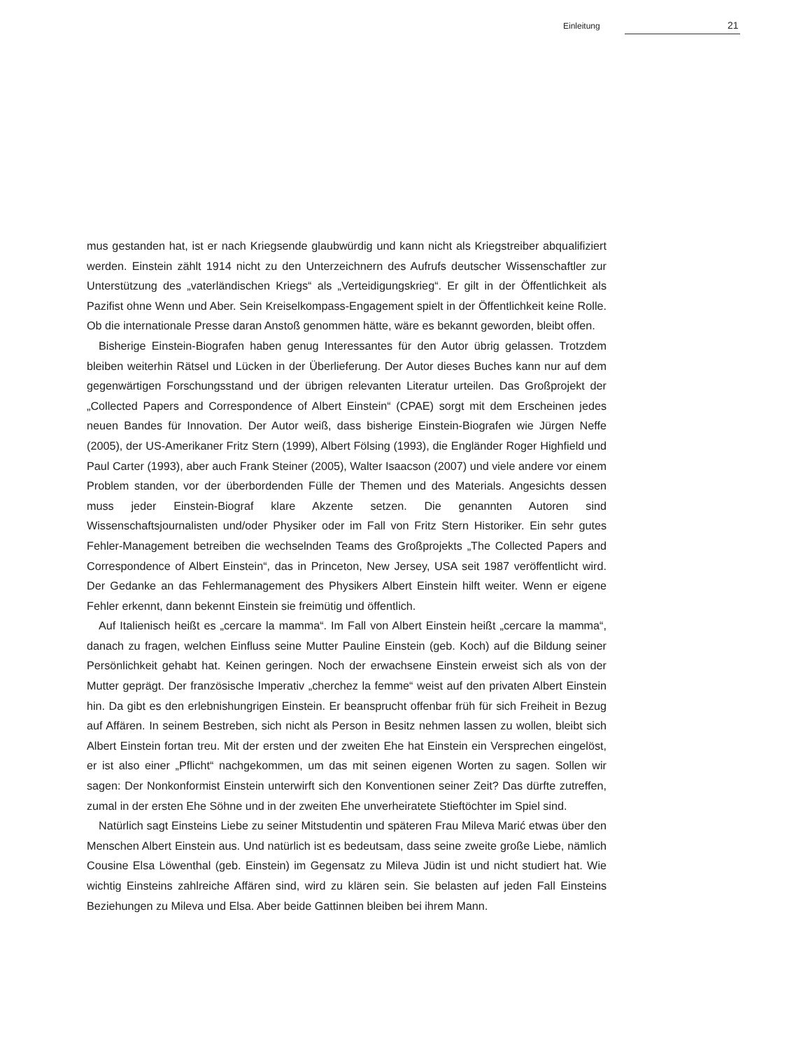Einleitung 21
mus gestanden hat, ist er nach Kriegsende glaubwürdig und kann nicht als Kriegstreiber abqualifiziert werden. Einstein zählt 1914 nicht zu den Unterzeichnern des Aufrufs deutscher Wissenschaftler zur Unterstützung des „vaterländischen Kriegs“ als „Verteidigungskrieg“. Er gilt in der Öffentlichkeit als Pazifist ohne Wenn und Aber. Sein Kreiselkompass-Engagement spielt in der Öffentlichkeit keine Rolle. Ob die internationale Presse daran Anstoß genommen hätte, wäre es bekannt geworden, bleibt offen.
Bisherige Einstein-Biografen haben genug Interessantes für den Autor übrig gelassen. Trotzdem bleiben weiterhin Rätsel und Lücken in der Überlieferung. Der Autor dieses Buches kann nur auf dem gegenwärtigen Forschungsstand und der übrigen relevanten Literatur urteilen. Das Großprojekt der „Collected Papers and Correspondence of Albert Einstein“ (CPAE) sorgt mit dem Erscheinen jedes neuen Bandes für Innovation. Der Autor weiß, dass bisherige Einstein-Biografen wie Jürgen Neffe (2005), der US-Amerikaner Fritz Stern (1999), Albert Fölsing (1993), die Engländer Roger Highfield und Paul Carter (1993), aber auch Frank Steiner (2005), Walter Isaacson (2007) und viele andere vor einem Problem standen, vor der überbordenden Fülle der Themen und des Materials. Angesichts dessen muss jeder Einstein-Biograf klare Akzente setzen. Die genannten Autoren sind Wissenschaftsjournalisten und/oder Physiker oder im Fall von Fritz Stern Historiker. Ein sehr gutes Fehler-Management betreiben die wechselnden Teams des Großprojekts „The Collected Papers and Correspondence of Albert Einstein“, das in Princeton, New Jersey, USA seit 1987 veröffentlicht wird. Der Gedanke an das Fehlermanagement des Physikers Albert Einstein hilft weiter. Wenn er eigene Fehler erkennt, dann bekennt Einstein sie freimütig und öffentlich.
Auf Italienisch heißt es „cercare la mamma“. Im Fall von Albert Einstein heißt „cercare la mamma“, danach zu fragen, welchen Einfluss seine Mutter Pauline Einstein (geb. Koch) auf die Bildung seiner Persönlichkeit gehabt hat. Keinen geringen. Noch der erwachsene Einstein erweist sich als von der Mutter geprägt. Der französische Imperativ „cherchez la femme“ weist auf den privaten Albert Einstein hin. Da gibt es den erlebnishungrigen Einstein. Er beansprucht offenbar früh für sich Freiheit in Bezug auf Affären. In seinem Bestreben, sich nicht als Person in Besitz nehmen lassen zu wollen, bleibt sich Albert Einstein fortan treu. Mit der ersten und der zweiten Ehe hat Einstein ein Versprechen eingelöst, er ist also einer „Pflicht“ nachgekommen, um das mit seinen eigenen Worten zu sagen. Sollen wir sagen: Der Nonkonformist Einstein unterwirft sich den Konventionen seiner Zeit? Das dürfte zutreffen, zumal in der ersten Ehe Söhne und in der zweiten Ehe unverheiratete Stieftöchter im Spiel sind.
Natürlich sagt Einsteins Liebe zu seiner Mitstudentin und späteren Frau Mileva Marić etwas über den Menschen Albert Einstein aus. Und natürlich ist es bedeutsam, dass seine zweite große Liebe, nämlich Cousine Elsa Löwenthal (geb. Einstein) im Gegensatz zu Mileva Jüdin ist und nicht studiert hat. Wie wichtig Einsteins zahlreiche Affären sind, wird zu klären sein. Sie belasten auf jeden Fall Einsteins Beziehungen zu Mileva und Elsa. Aber beide Gattinnen bleiben bei ihrem Mann.